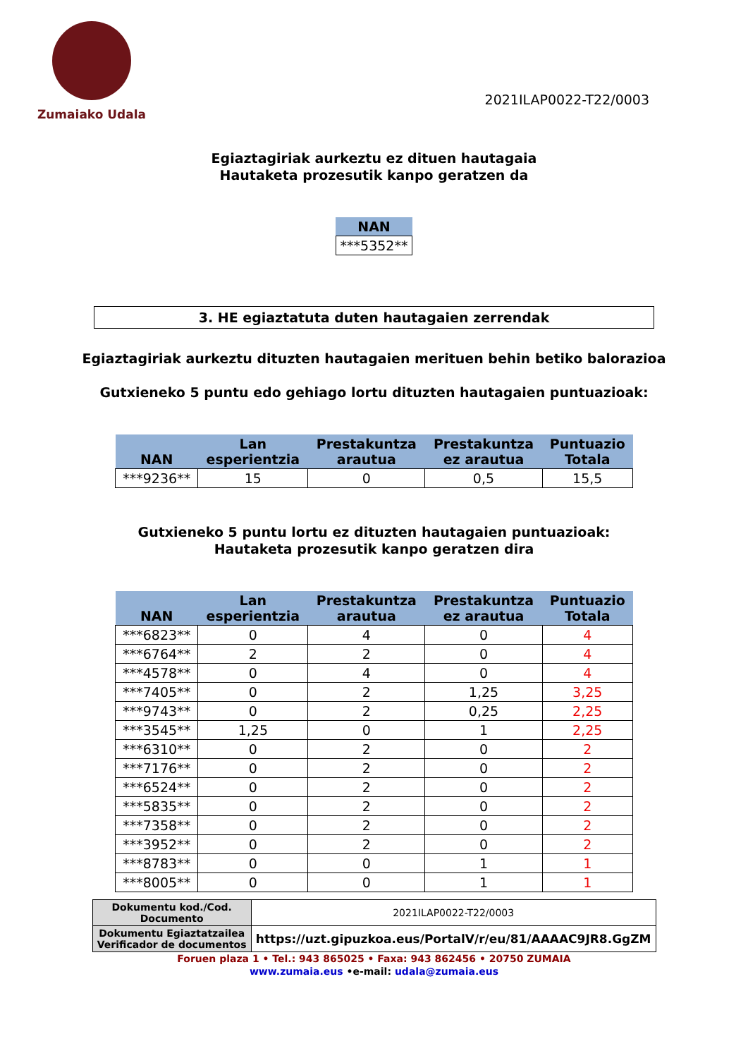Zumaiako Udala
2021ILAP0022-T22/0003
Egiaztagiriak aurkeztu ez dituen hautagaia
Hautaketa prozesutik kanpo geratzen da
| NAN |
| --- |
| ***5352** |
3. HE egiaztatuta duten hautagaien zerrendak
Egiaztagiriak aurkeztu dituzten hautagaien merituen behin betiko balorazioa
Gutxieneko 5 puntu edo gehiago lortu dituzten hautagaien puntuazioak:
| NAN | Lan esperientzia | Prestakuntza arautua | Prestakuntza ez arautua | Puntuazio Totala |
| --- | --- | --- | --- | --- |
| ***9236** | 15 | 0 | 0,5 | 15,5 |
Gutxieneko 5 puntu lortu ez dituzten hautagaien puntuazioak:
Hautaketa prozesutik kanpo geratzen dira
| NAN | Lan esperientzia | Prestakuntza arautua | Prestakuntza ez arautua | Puntuazio Totala |
| --- | --- | --- | --- | --- |
| ***6823** | 0 | 4 | 0 | 4 |
| ***6764** | 2 | 2 | 0 | 4 |
| ***4578** | 0 | 4 | 0 | 4 |
| ***7405** | 0 | 2 | 1,25 | 3,25 |
| ***9743** | 0 | 2 | 0,25 | 2,25 |
| ***3545** | 1,25 | 0 | 1 | 2,25 |
| ***6310** | 0 | 2 | 0 | 2 |
| ***7176** | 0 | 2 | 0 | 2 |
| ***6524** | 0 | 2 | 0 | 2 |
| ***5835** | 0 | 2 | 0 | 2 |
| ***7358** | 0 | 2 | 0 | 2 |
| ***3952** | 0 | 2 | 0 | 2 |
| ***8783** | 0 | 0 | 1 | 1 |
| ***8005** | 0 | 0 | 1 | 1 |
| Dokumentu kod./Cod. Documento | 2021ILAP0022-T22/0003 |
| Dokumentu Egiaztatzailea Verificador de documentos | https://uzt.gipuzkoa.eus/PortalV/r/eu/81/AAAAC9JR8.GgZM |
Foruen plaza 1 • Tel.: 943 865025 • Faxa: 943 862456 • 20750 ZUMAIA
www.zumaia.eus •e-mail: udala@zumaia.eus